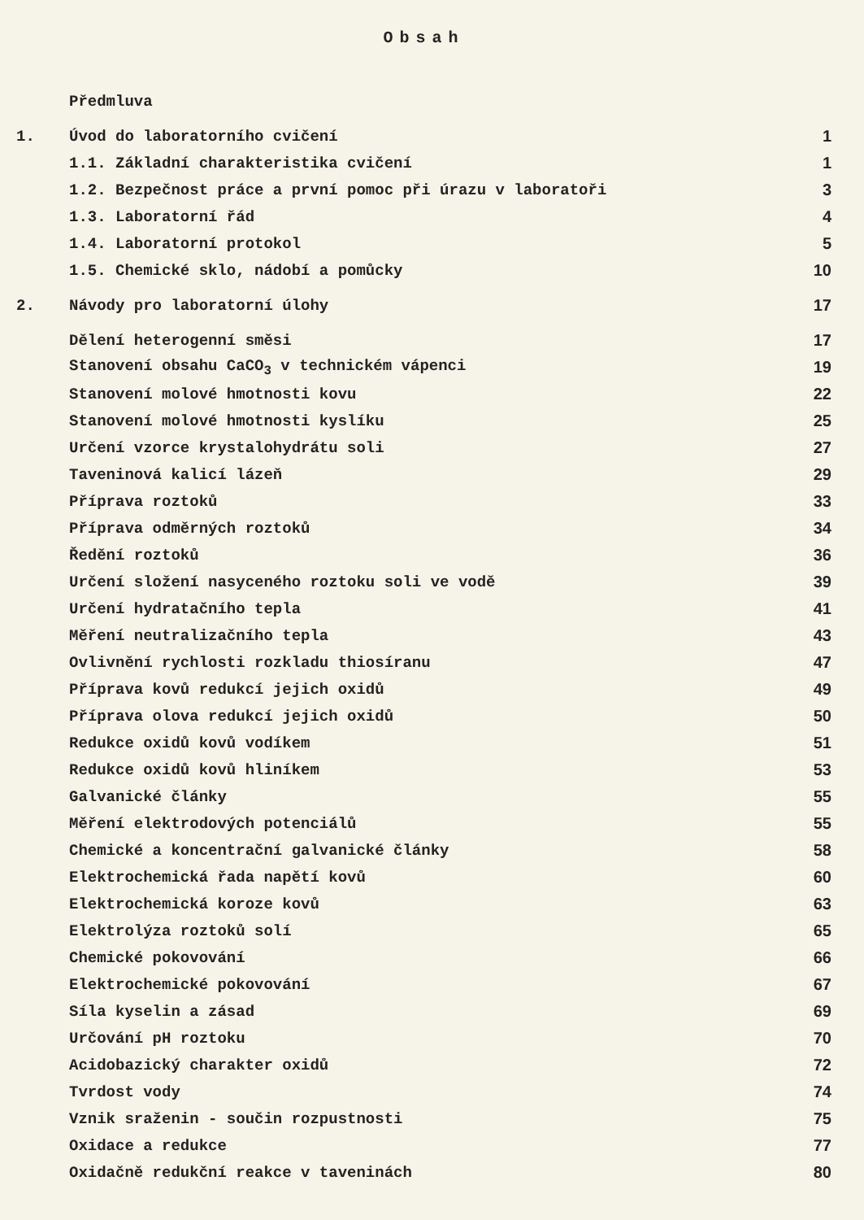Obsah
Předmluva
1. Úvod do laboratorního cvičení 1
1.1. Základní charakteristika cvičení 1
1.2. Bezpečnost práce a první pomoc při úrazu v laboratoři 3
1.3. Laboratorní řád 4
1.4. Laboratorní protokol 5
1.5. Chemické sklo, nádobí a pomůcky 10
2. Návody pro laboratorní úlohy 17
Dělení heterogenní směsi 17
Stanovení obsahu CaCO<sub>3</sub> v technickém vápenci 19
Stanovení molové hmotnosti kovu 22
Stanovení molové hmotnosti kyslíku 25
Určení vzorce krystalohydrátu soli 27
Taveninová kalicí lázeň 29
Příprava roztoků 33
Příprava odměrných roztoků 34
Ředění roztoků 36
Určení složení nasyceného roztoku soli ve vodě 39
Určení hydratačního tepla 41
Měření neutralizačního tepla 43
Ovlivnění rychlosti rozkladu thiosíranu 47
Příprava kovů redukcí jejich oxidů 49
Příprava olova redukcí jejich oxidů 50
Redukce oxidů kovů vodíkem 51
Redukce oxidů kovů hliníkem 53
Galvanické články 55
Měření elektrodových potenciálů 55
Chemické a koncentrační galvanické články 58
Elektrochemická řada napětí kovů 60
Elektrochemická koroze kovů 63
Elektrolýza roztoků solí 65
Chemické pokovování 66
Elektrochemické pokovování 67
Síla kyselin a zásad 69
Určování pH roztoku 70
Acidobazický charakter oxidů 72
Tvrdost vody 74
Vznik sraženin - součin rozpustnosti 75
Oxidace a redukce 77
Oxidačně redukční reakce v taveninách 80